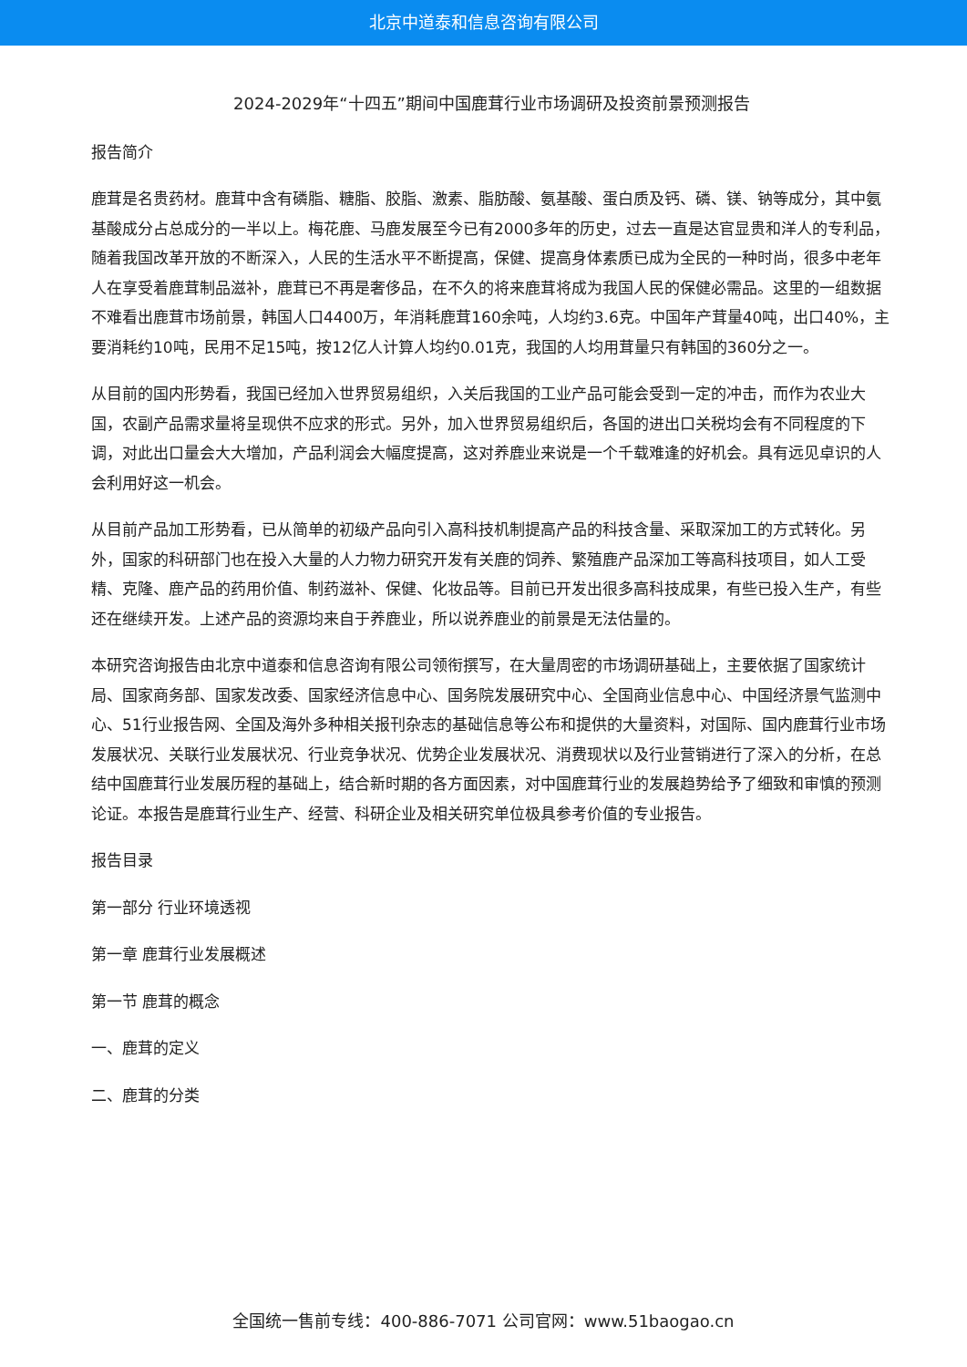北京中道泰和信息咨询有限公司
2024-2029年“十四五”期间中国鹿茸行业市场调研及投资前景预测报告
报告简介
鹿茸是名贵药材。鹿茸中含有磷脂、糖脂、胶脂、激素、脂肪酸、氨基酸、蛋白质及钙、磷、镁、钠等成分，其中氨基酸成分占总成分的一半以上。梅花鹿、马鹿发展至今已有2000多年的历史，过去一直是达官显贵和洋人的专利品，随着我国改革开放的不断深入，人民的生活水平不断提高，保健、提高身体素质已成为全民的一种时尚，很多中老年人在享受着鹿茸制品滋补，鹿茸已不再是奢侈品，在不久的将来鹿茸将成为我国人民的保健必需品。这里的一组数据不难看出鹿茸市场前景，韩国人口4400万，年消耗鹿茸160余吨，人均约3.6克。中国年产茸量40吨，出口40%，主要消耗约10吨，民用不足15吨，按12亿人计算人均约0.01克，我国的人均用茸量只有韩国的360分之一。
从目前的国内形势看，我国已经加入世界贸易组织，入关后我国的工业产品可能会受到一定的冲击，而作为农业大国，农副产品需求量将呈现供不应求的形式。另外，加入世界贸易组织后，各国的进出口关税均会有不同程度的下调，对此出口量会大大增加，产品利润会大幅度提高，这对养鹿业来说是一个千载难逢的好机会。具有远见卓识的人会利用好这一机会。
从目前产品加工形势看，已从简单的初级产品向引入高科技机制提高产品的科技含量、采取深加工的方式转化。另外，国家的科研部门也在投入大量的人力物力研究开发有关鹿的饲养、繁殖鹿产品深加工等高科技项目，如人工受精、克隆、鹿产品的药用价值、制药滋补、保健、化妆品等。目前已开发出很多高科技成果，有些已投入生产，有些还在继续开发。上述产品的资源均来自于养鹿业，所以说养鹿业的前景是无法估量的。
本研究咨询报告由北京中道泰和信息咨询有限公司领衔撰写，在大量周密的市场调研基础上，主要依据了国家统计局、国家商务部、国家发改委、国家经济信息中心、国务院发展研究中心、全国商业信息中心、中国经济景气监测中心、51行业报告网、全国及海外多种相关报刊杂志的基础信息等公布和提供的大量资料，对国际、国内鹿茸行业市场发展状况、关联行业发展状况、行业竞争状况、优势企业发展状况、消费现状以及行业营销进行了深入的分析，在总结中国鹿茸行业发展历程的基础上，结合新时期的各方面因素，对中国鹿茸行业的发展趋势给予了细致和审慎的预测论证。本报告是鹿茸行业生产、经营、科研企业及相关研究单位极具参考价值的专业报告。
报告目录
第一部分 行业环境透视
第一章 鹿茸行业发展概述
第一节 鹿茸的概念
一、鹿茸的定义
二、鹿茸的分类
全国统一售前专线：400-886-7071 公司官网：www.51baogao.cn